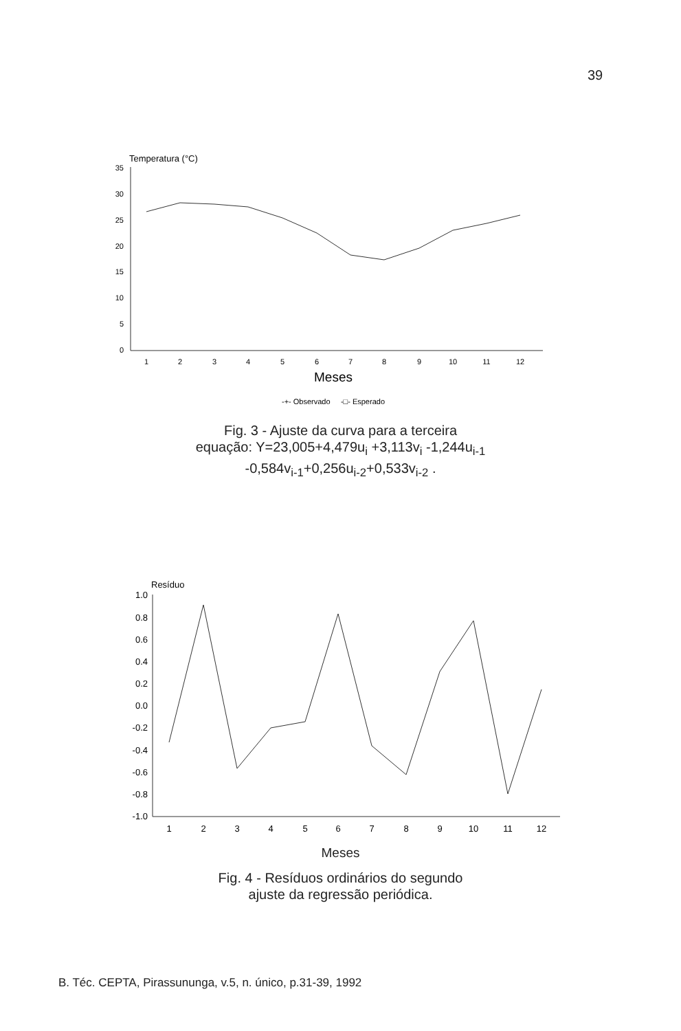39
Temperatura (°C)
35
30
25
20
15
10
5
0
1
2
3
4
5
6
7
8
9
10
11
12
Meses
-+- Observado -□- Esperado
Fig. 3 - Ajuste da curva para a terceira
equação: Y=23,005+4,479u<sub>i</sub> +3,113v<sub>i</sub> -1,244u<sub>i-1</sub>
-0,584v<sub>i-1</sub>+0,256u<sub>i-2</sub>+0,533v<sub>i-2</sub> .
Resíduo
1.0
0.8
0.6
0.4
0.2
0.0
-0.2
-0.4
-0.6
-0.8
-1.0
1
2
3
4
5
6
7
8
9
10
11
12
Meses
Fig. 4 - Resíduos ordinários do segundo
ajuste da regressão periódica.
B. Téc. CEPTA, Pirassununga, v.5, n. único, p.31-39, 1992